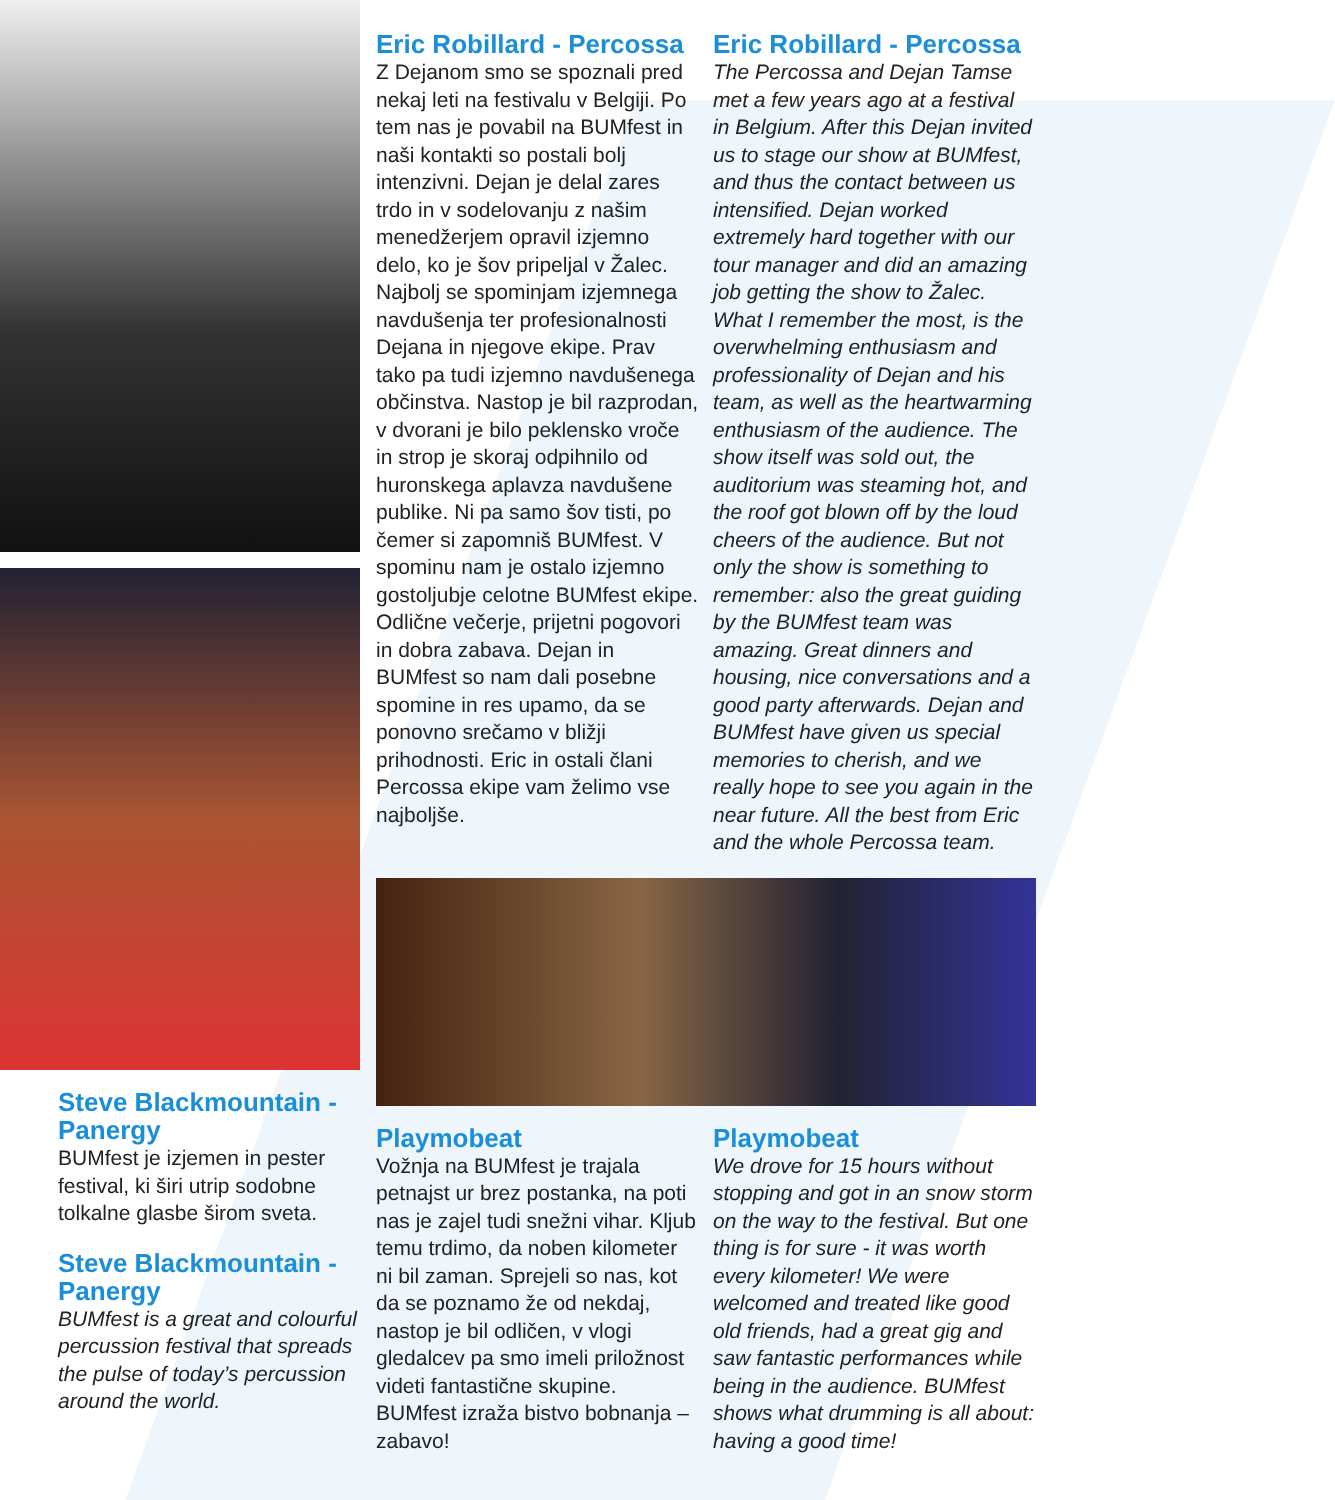Steve Blackmountain - Panergy
BUMfest je izjemen in pester festival, ki širi utrip sodobne tolkalne glasbe širom sveta.
Steve Blackmountain - Panergy
BUMfest is a great and colourful percussion festival that spreads the pulse of today’s percussion around the world.
Eric Robillard - Percossa
Z Dejanom smo se spoznali pred nekaj leti na festivalu v Belgiji. Po tem nas je povabil na BUMfest in naši kontakti so postali bolj intenzivni. Dejan je delal zares trdo in v sodelovanju z našim menedžerjem opravil izjemno delo, ko je šov pripeljal v Žalec. Najbolj se spominjam izjemnega navdušenja ter profesionalnosti Dejana in njegove ekipe. Prav tako pa tudi izjemno navdušenega občinstva. Nastop je bil razprodan, v dvorani je bilo peklensko vroče in strop je skoraj odpihnilo od huronskega aplavza navdušene publike. Ni pa samo šov tisti, po čemer si zapomniš BUMfest. V spominu nam je ostalo izjemno gostoljubje celotne BUMfest ekipe. Odlične večerje, prijetni pogovori in dobra zabava. Dejan in BUMfest so nam dali posebne spomine in res upamo, da se ponovno srečamo v bližji prihodnosti. Eric in ostali člani Percossa ekipe vam želimo vse najboljše.
Eric Robillard - Percossa
The Percossa and Dejan Tamse met a few years ago at a festival in Belgium. After this Dejan invited us to stage our show at BUMfest, and thus the contact between us intensified. Dejan worked extremely hard together with our tour manager and did an amazing job getting the show to Žalec. What I remember the most, is the overwhelming enthusiasm and professionality of Dejan and his team, as well as the heartwarming enthusiasm of the audience. The show itself was sold out, the auditorium was steaming hot, and the roof got blown off by the loud cheers of the audience. But not only the show is something to remember: also the great guiding by the BUMfest team was amazing. Great dinners and housing, nice conversations and a good party afterwards. Dejan and BUMfest have given us special memories to cherish, and we really hope to see you again in the near future. All the best from Eric and the whole Percossa team.
Playmobeat
Vožnja na BUMfest je trajala petnajst ur brez postanka, na poti nas je zajel tudi snežni vihar. Kljub temu trdimo, da noben kilometer ni bil zaman. Sprejeli so nas, kot da se poznamo že od nekdaj, nastop je bil odličen, v vlogi gledalcev pa smo imeli priložnost videti fantastične skupine. BUMfest izraža bistvo bobnanja – zabavo!
Playmobeat
We drove for 15 hours without stopping and got in an snow storm on the way to the festival. But one thing is for sure - it was worth every kilometer! We were welcomed and treated like good old friends, had a great gig and saw fantastic performances while being in the audience. BUMfest shows what drumming is all about: having a good time!